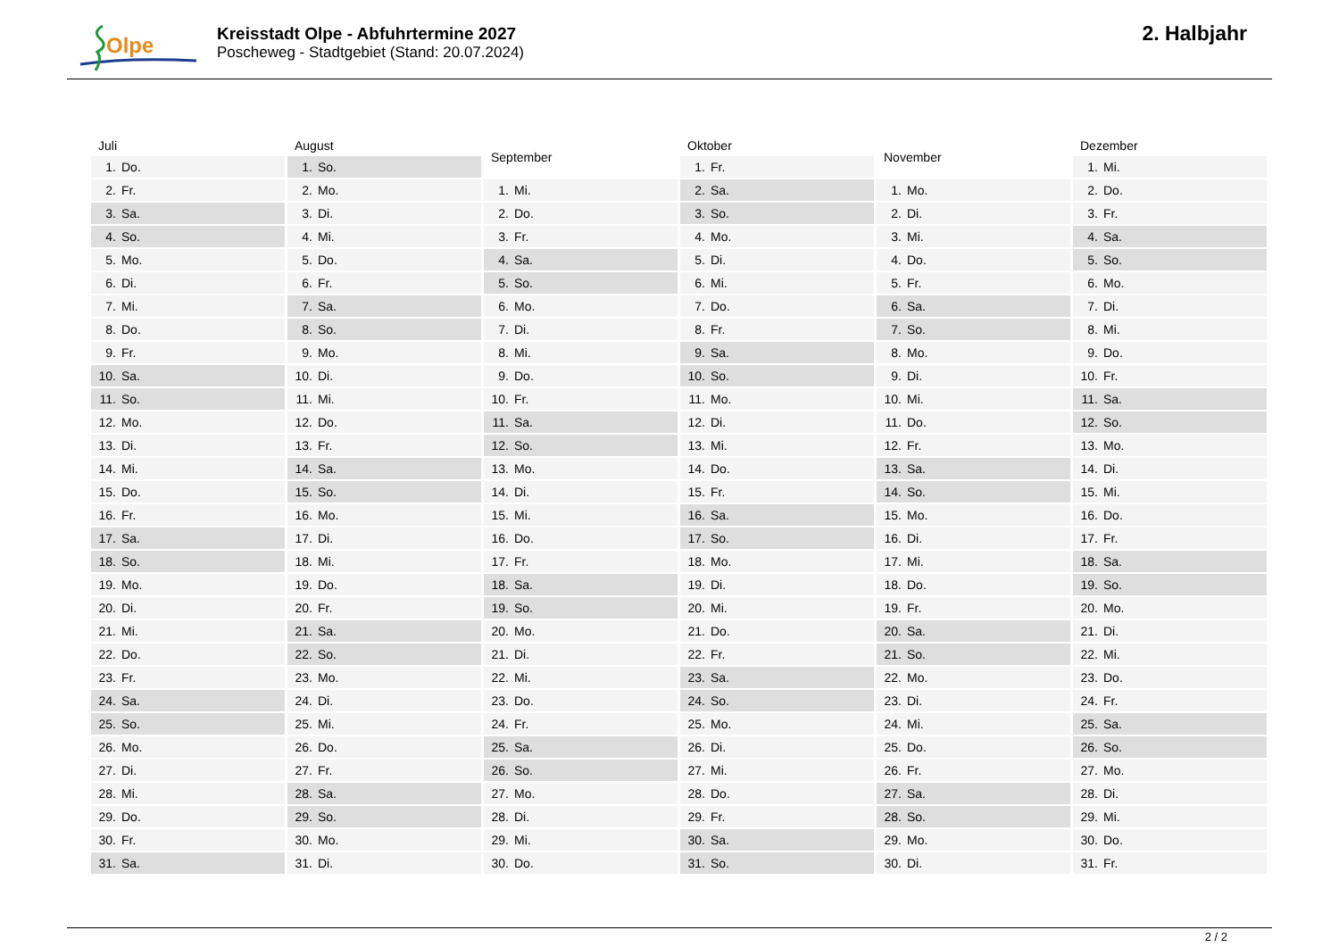Olpe
Kreisstadt Olpe - Abfuhrtermine 2027
Poscheweg - Stadtgebiet (Stand: 20.07.2024)
2. Halbjahr
| Juli | |
| --- | --- |
| 1. | Do. |
| 2. | Fr. |
| 3. | Sa. |
| 4. | So. |
| 5. | Mo. |
| 6. | Di. |
| 7. | Mi. |
| 8. | Do. |
| 9. | Fr. |
| 10. | Sa. |
| 11. | So. |
| 12. | Mo. |
| 13. | Di. |
| 14. | Mi. |
| 15. | Do. |
| 16. | Fr. |
| 17. | Sa. |
| 18. | So. |
| 19. | Mo. |
| 20. | Di. |
| 21. | Mi. |
| 22. | Do. |
| 23. | Fr. |
| 24. | Sa. |
| 25. | So. |
| 26. | Mo. |
| 27. | Di. |
| 28. | Mi. |
| 29. | Do. |
| 30. | Fr. |
| 31. | Sa. |
| August | |
| --- | --- |
| 1. | So. |
| 2. | Mo. |
| 3. | Di. |
| 4. | Mi. |
| 5. | Do. |
| 6. | Fr. |
| 7. | Sa. |
| 8. | So. |
| 9. | Mo. |
| 10. | Di. |
| 11. | Mi. |
| 12. | Do. |
| 13. | Fr. |
| 14. | Sa. |
| 15. | So. |
| 16. | Mo. |
| 17. | Di. |
| 18. | Mi. |
| 19. | Do. |
| 20. | Fr. |
| 21. | Sa. |
| 22. | So. |
| 23. | Mo. |
| 24. | Di. |
| 25. | Mi. |
| 26. | Do. |
| 27. | Fr. |
| 28. | Sa. |
| 29. | So. |
| 30. | Mo. |
| 31. | Di. |
| September | |
| --- | --- |
| 1. | Mi. |
| 2. | Do. |
| 3. | Fr. |
| 4. | Sa. |
| 5. | So. |
| 6. | Mo. |
| 7. | Di. |
| 8. | Mi. |
| 9. | Do. |
| 10. | Fr. |
| 11. | Sa. |
| 12. | So. |
| 13. | Mo. |
| 14. | Di. |
| 15. | Mi. |
| 16. | Do. |
| 17. | Fr. |
| 18. | Sa. |
| 19. | So. |
| 20. | Mo. |
| 21. | Di. |
| 22. | Mi. |
| 23. | Do. |
| 24. | Fr. |
| 25. | Sa. |
| 26. | So. |
| 27. | Mo. |
| 28. | Di. |
| 29. | Mi. |
| 30. | Do. |
| Oktober | |
| --- | --- |
| 1. | Fr. |
| 2. | Sa. |
| 3. | So. |
| 4. | Mo. |
| 5. | Di. |
| 6. | Mi. |
| 7. | Do. |
| 8. | Fr. |
| 9. | Sa. |
| 10. | So. |
| 11. | Mo. |
| 12. | Di. |
| 13. | Mi. |
| 14. | Do. |
| 15. | Fr. |
| 16. | Sa. |
| 17. | So. |
| 18. | Mo. |
| 19. | Di. |
| 20. | Mi. |
| 21. | Do. |
| 22. | Fr. |
| 23. | Sa. |
| 24. | So. |
| 25. | Mo. |
| 26. | Di. |
| 27. | Mi. |
| 28. | Do. |
| 29. | Fr. |
| 30. | Sa. |
| 31. | So. |
| November | |
| --- | --- |
| 1. | Mo. |
| 2. | Di. |
| 3. | Mi. |
| 4. | Do. |
| 5. | Fr. |
| 6. | Sa. |
| 7. | So. |
| 8. | Mo. |
| 9. | Di. |
| 10. | Mi. |
| 11. | Do. |
| 12. | Fr. |
| 13. | Sa. |
| 14. | So. |
| 15. | Mo. |
| 16. | Di. |
| 17. | Mi. |
| 18. | Do. |
| 19. | Fr. |
| 20. | Sa. |
| 21. | So. |
| 22. | Mo. |
| 23. | Di. |
| 24. | Mi. |
| 25. | Do. |
| 26. | Fr. |
| 27. | Sa. |
| 28. | So. |
| 29. | Mo. |
| 30. | Di. |
| Dezember | |
| --- | --- |
| 1. | Mi. |
| 2. | Do. |
| 3. | Fr. |
| 4. | Sa. |
| 5. | So. |
| 6. | Mo. |
| 7. | Di. |
| 8. | Mi. |
| 9. | Do. |
| 10. | Fr. |
| 11. | Sa. |
| 12. | So. |
| 13. | Mo. |
| 14. | Di. |
| 15. | Mi. |
| 16. | Do. |
| 17. | Fr. |
| 18. | Sa. |
| 19. | So. |
| 20. | Mo. |
| 21. | Di. |
| 22. | Mi. |
| 23. | Do. |
| 24. | Fr. |
| 25. | Sa. |
| 26. | So. |
| 27. | Mo. |
| 28. | Di. |
| 29. | Mi. |
| 30. | Do. |
| 31. | Fr. |
2 / 2